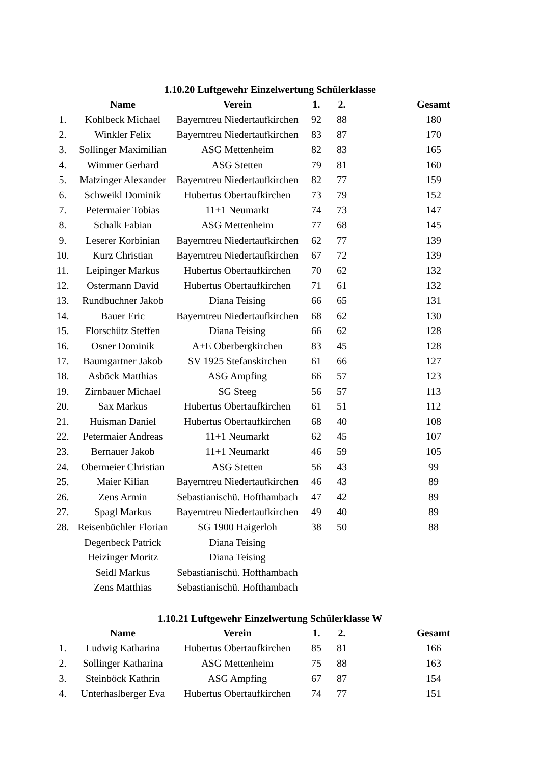1.10.20 Luftgewehr Einzelwertung Schülerklasse
| | Name | Verein | 1. | 2. | Gesamt |
| --- | --- | --- | --- | --- | --- |
| 1. | Kohlbeck Michael | Bayerntreu Niedertaufkirchen | 92 | 88 | 180 |
| 2. | Winkler Felix | Bayerntreu Niedertaufkirchen | 83 | 87 | 170 |
| 3. | Sollinger Maximilian | ASG Mettenheim | 82 | 83 | 165 |
| 4. | Wimmer Gerhard | ASG Stetten | 79 | 81 | 160 |
| 5. | Matzinger Alexander | Bayerntreu Niedertaufkirchen | 82 | 77 | 159 |
| 6. | Schweikl Dominik | Hubertus Obertaufkirchen | 73 | 79 | 152 |
| 7. | Petermaier Tobias | 11+1 Neumarkt | 74 | 73 | 147 |
| 8. | Schalk Fabian | ASG Mettenheim | 77 | 68 | 145 |
| 9. | Leserer Korbinian | Bayerntreu Niedertaufkirchen | 62 | 77 | 139 |
| 10. | Kurz Christian | Bayerntreu Niedertaufkirchen | 67 | 72 | 139 |
| 11. | Leipinger Markus | Hubertus Obertaufkirchen | 70 | 62 | 132 |
| 12. | Ostermann David | Hubertus Obertaufkirchen | 71 | 61 | 132 |
| 13. | Rundbuchner Jakob | Diana Teising | 66 | 65 | 131 |
| 14. | Bauer Eric | Bayerntreu Niedertaufkirchen | 68 | 62 | 130 |
| 15. | Florschütz Steffen | Diana Teising | 66 | 62 | 128 |
| 16. | Osner Dominik | A+E Oberbergkirchen | 83 | 45 | 128 |
| 17. | Baumgartner Jakob | SV 1925 Stefanskirchen | 61 | 66 | 127 |
| 18. | Asböck Matthias | ASG Ampfing | 66 | 57 | 123 |
| 19. | Zirnbauer Michael | SG Steeg | 56 | 57 | 113 |
| 20. | Sax Markus | Hubertus Obertaufkirchen | 61 | 51 | 112 |
| 21. | Huisman Daniel | Hubertus Obertaufkirchen | 68 | 40 | 108 |
| 22. | Petermaier Andreas | 11+1 Neumarkt | 62 | 45 | 107 |
| 23. | Bernauer Jakob | 11+1 Neumarkt | 46 | 59 | 105 |
| 24. | Obermeier Christian | ASG Stetten | 56 | 43 | 99 |
| 25. | Maier Kilian | Bayerntreu Niedertaufkirchen | 46 | 43 | 89 |
| 26. | Zens Armin | Sebastianischü. Hofthambach | 47 | 42 | 89 |
| 27. | Spagl Markus | Bayerntreu Niedertaufkirchen | 49 | 40 | 89 |
| 28. | Reisenbüchler Florian | SG 1900 Haigerloh | 38 | 50 | 88 |
| | Degenbeck Patrick | Diana Teising | | | |
| | Heizinger Moritz | Diana Teising | | | |
| | Seidl Markus | Sebastianischü. Hofthambach | | | |
| | Zens Matthias | Sebastianischü. Hofthambach | | | |
1.10.21 Luftgewehr Einzelwertung Schülerklasse W
| | Name | Verein | 1. | 2. | Gesamt |
| --- | --- | --- | --- | --- | --- |
| 1. | Ludwig Katharina | Hubertus Obertaufkirchen | 85 | 81 | 166 |
| 2. | Sollinger Katharina | ASG Mettenheim | 75 | 88 | 163 |
| 3. | Steinböck Kathrin | ASG Ampfing | 67 | 87 | 154 |
| 4. | Unterhaslberger Eva | Hubertus Obertaufkirchen | 74 | 77 | 151 |